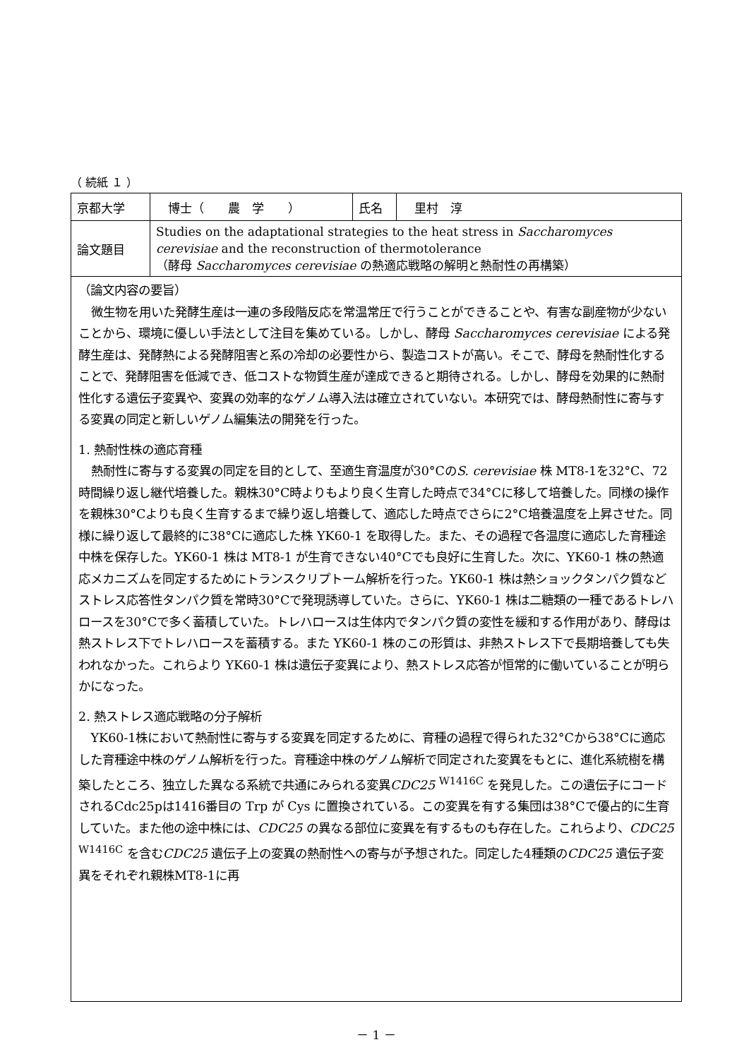（ 続紙 １ ）
| 京都大学 | 博士（ 農 学 ） | 氏名 | 里村 淳 |
| 論文題目 | Studies on the adaptational strategies to the heat stress in Saccharomyces cerevisiae and the reconstruction of thermotolerance （酵母 Saccharomyces cerevisiae の熱適応戦略の解明と熱耐性の再構築） | | |
（論文内容の要旨）
微生物を用いた発酵生産は一連の多段階反応を常温常圧で行うことができることや、有害な副産物が少ないことから、環境に優しい手法として注目を集めている。しかし、酵母 Saccharomyces cerevisiae による発酵生産は、発酵熱による発酵阻害と系の冷却の必要性から、製造コストが高い。そこで、酵母を熱耐性化することで、発酵阻害を低減でき、低コストな物質生産が達成できると期待される。しかし、酵母を効果的に熱耐性化する遺伝子変異や、変異の効率的なゲノム導入法は確立されていない。本研究では、酵母熱耐性に寄与する変異の同定と新しいゲノム編集法の開発を行った。
1. 熱耐性株の適応育種
熱耐性に寄与する変異の同定を目的として、至適生育温度が30°CのS. cerevisiae 株 MT8-1を32°C、72時間繰り返し継代培養した。親株30°C時よりもより良く生育した時点で34°Cに移して培養した。同様の操作を親株30°Cよりも良く生育するまで繰り返し培養して、適応した時点でさらに2°C培養温度を上昇させた。同様に繰り返して最終的に38°Cに適応した株 YK60-1 を取得した。また、その過程で各温度に適応した育種途中株を保存した。YK60-1 株は MT8-1 が生育できない40°Cでも良好に生育した。次に、YK60-1 株の熱適応メカニズムを同定するためにトランスクリプトーム解析を行った。YK60-1 株は熱ショックタンパク質などストレス応答性タンパク質を常時30°Cで発現誘導していた。さらに、YK60-1 株は二糖類の一種であるトレハロースを30°Cで多く蓄積していた。トレハロースは生体内でタンパク質の変性を緩和する作用があり、酵母は熱ストレス下でトレハロースを蓄積する。また YK60-1 株のこの形質は、非熱ストレス下で長期培養しても失われなかった。これらより YK60-1 株は遺伝子変異により、熱ストレス応答が恒常的に働いていることが明らかになった。
2. 熱ストレス適応戦略の分子解析
YK60-1株において熱耐性に寄与する変異を同定するために、育種の過程で得られた32°Cから38°Cに適応した育種途中株のゲノム解析を行った。育種途中株のゲノム解析で同定された変異をもとに、進化系統樹を構築したところ、独立した異なる系統で共通にみられる変異CDC25 <sup>W1416C</sup> を発見した。この遺伝子にコードされるCdc25pは1416番目の Trp が Cys に置換されている。この変異を有する集団は38°Cで優占的に生育していた。また他の途中株には、CDC25 の異なる部位に変異を有するものも存在した。これらより、CDC25 <sup>W1416C</sup> を含むCDC25 遺伝子上の変異の熱耐性への寄与が予想された。同定した4種類のCDC25 遺伝子変異をそれぞれ親株MT8-1に再
－ 1 －